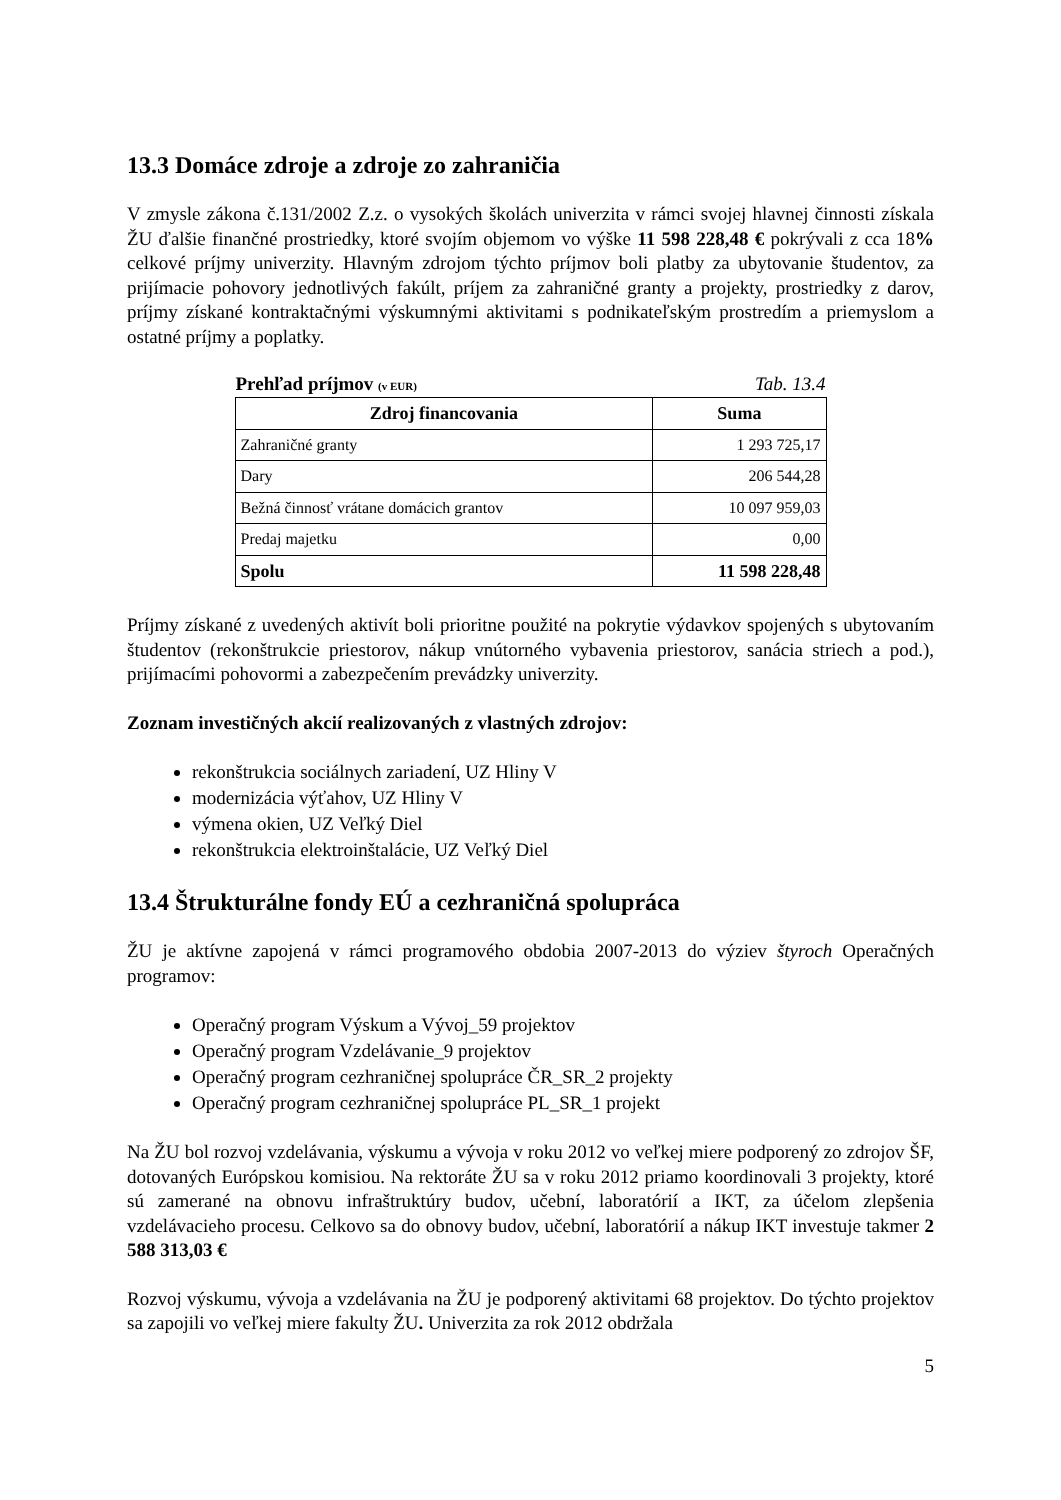13.3 Domáce zdroje a zdroje zo zahraničia
V zmysle zákona č.131/2002 Z.z. o vysokých školách univerzita v rámci svojej hlavnej činnosti získala ŽU ďalšie finančné prostriedky, ktoré svojím objemom vo výške 11 598 228,48 € pokrývali z cca 18% celkové príjmy univerzity. Hlavným zdrojom týchto príjmov boli platby za ubytovanie študentov, za prijímacie pohovory jednotlivých fakúlt, príjem za zahraničné granty a projekty, prostriedky z darov, príjmy získané kontraktačnými výskumnými aktivitami s podnikateľským prostredím a priemyslom a ostatné príjmy a poplatky.
Prehľad príjmov (v EUR) Tab. 13.4
| Zdroj financovania | Suma |
| --- | --- |
| Zahraničné granty | 1 293 725,17 |
| Dary | 206 544,28 |
| Bežná činnosť vrátane domácich grantov | 10 097 959,03 |
| Predaj majetku | 0,00 |
| Spolu | 11 598 228,48 |
Príjmy získané z uvedených aktivít boli prioritne použité na pokrytie výdavkov spojených s ubytovaním študentov (rekonštrukcie priestorov, nákup vnútorného vybavenia priestorov, sanácia striech a pod.), prijímacími pohovormi a zabezpečením prevádzky univerzity.
Zoznam investičných akcií realizovaných z vlastných zdrojov:
rekonštrukcia sociálnych zariadení, UZ Hliny V
modernizácia výťahov, UZ Hliny V
výmena okien, UZ Veľký Diel
rekonštrukcia elektroinštalácie, UZ Veľký Diel
13.4 Štrukturálne fondy EÚ a cezhraničná spolupráca
ŽU je aktívne zapojená v rámci programového obdobia 2007-2013 do výziev štyroch Operačných programov:
Operačný program Výskum a Vývoj_59 projektov
Operačný program Vzdelávanie_9 projektov
Operačný program cezhraničnej spolupráce ČR_SR_2 projekty
Operačný program cezhraničnej spolupráce PL_SR_1 projekt
Na ŽU bol rozvoj vzdelávania, výskumu a vývoja v roku 2012 vo veľkej miere podporený zo zdrojov ŠF, dotovaných Európskou komisiou. Na rektoráte ŽU sa v roku 2012 priamo koordinovali 3 projekty, ktoré sú zamerané na obnovu infraštruktúry budov, učební, laboratórií a IKT, za účelom zlepšenia vzdelávacieho procesu. Celkovo sa do obnovy budov, učební, laboratórií a nákup IKT investuje takmer 2 588 313,03 €
Rozvoj výskumu, vývoja a vzdelávania na ŽU je podporený aktivitami 68 projektov. Do týchto projektov sa zapojili vo veľkej miere fakulty ŽU. Univerzita za rok 2012 obdržala
5